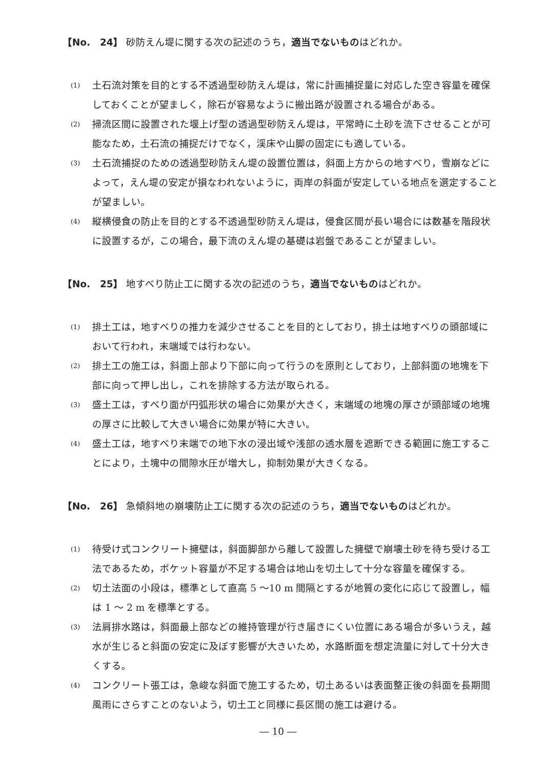【No.　24】 砂防えん堤に関する次の記述のうち，適当でないものはどれか。
(1) 土石流対策を目的とする不透過型砂防えん堤は，常に計画捕捉量に対応した空き容量を確保しておくことが望ましく，除石が容易なように搬出路が設置される場合がある。
(2) 掃流区間に設置された堰上げ型の透過型砂防えん堤は，平常時に土砂を流下させることが可能なため，土石流の捕捉だけでなく，渓床や山脚の固定にも適している。
(3) 土石流捕捉のための透過型砂防えん堤の設置位置は，斜面上方からの地すべり，雪崩などによって，えん堤の安定が損なわれないように，両岸の斜面が安定している地点を選定することが望ましい。
(4) 縦横侵食の防止を目的とする不透過型砂防えん堤は，侵食区間が長い場合には数基を階段状に設置するが，この場合，最下流のえん堤の基礎は岩盤であることが望ましい。
【No.　25】 地すべり防止工に関する次の記述のうち，適当でないものはどれか。
(1) 排土工は，地すべりの推力を減少させることを目的としており，排土は地すべりの頭部域において行われ，末端域では行わない。
(2) 排土工の施工は，斜面上部より下部に向って行うのを原則としており，上部斜面の地塊を下部に向って押し出し，これを排除する方法が取られる。
(3) 盛土工は，すべり面が円弧形状の場合に効果が大きく，末端域の地塊の厚さが頭部域の地塊の厚さに比較して大きい場合に効果が特に大きい。
(4) 盛土工は，地すべり末端での地下水の浸出域や浅部の透水層を遮断できる範囲に施工することにより，土塊中の間隙水圧が増大し，抑制効果が大きくなる。
【No.　26】 急傾斜地の崩壊防止工に関する次の記述のうち，適当でないものはどれか。
(1) 待受け式コンクリート擁壁は，斜面脚部から離して設置した擁壁で崩壊土砂を待ち受ける工法であるため，ポケット容量が不足する場合は地山を切土して十分な容量を確保する。
(2) 切土法面の小段は，標準として直高 5 〜10 m 間隔とするが地質の変化に応じて設置し，幅は 1 〜 2 m を標準とする。
(3) 法肩排水路は，斜面最上部などの維持管理が行き届きにくい位置にある場合が多いうえ，越水が生じると斜面の安定に及ぼす影響が大きいため，水路断面を想定流量に対して十分大きくする。
(4) コンクリート張工は，急峻な斜面で施工するため，切土あるいは表面整正後の斜面を長期間風雨にさらすことのないよう，切土工と同様に長区間の施工は避ける。
― 10 ―